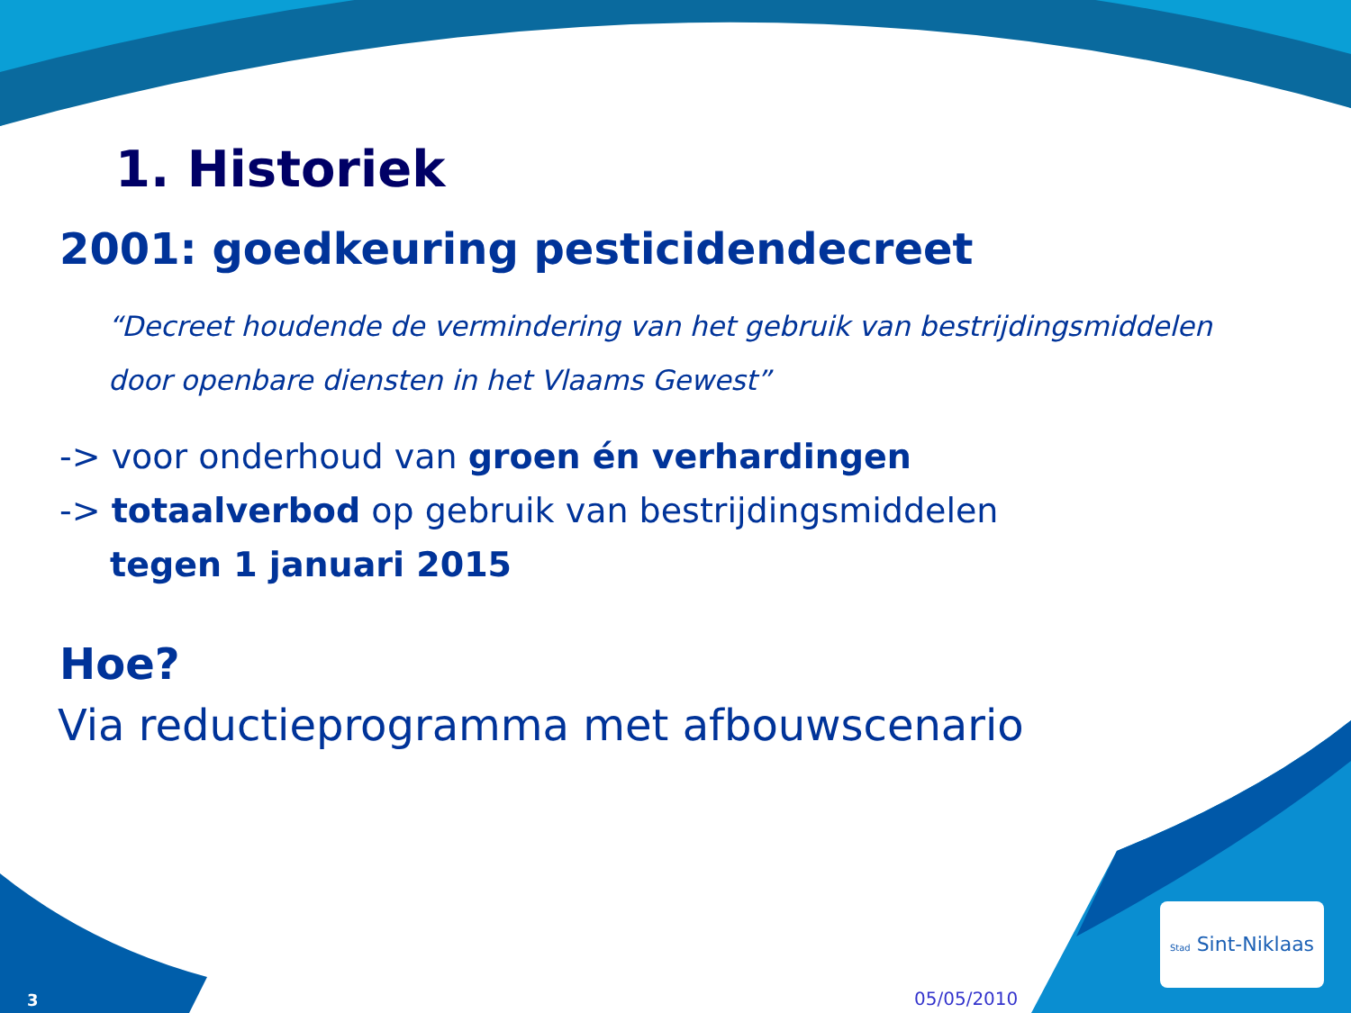1. Historiek
2001: goedkeuring pesticidendecreet
“Decreet houdende de vermindering van het gebruik van bestrijdingsmiddelen door openbare diensten in het Vlaams Gewest”
-> voor onderhoud van groen én verhardingen
-> totaalverbod op gebruik van bestrijdingsmiddelen
tegen 1 januari 2015
Hoe?
Via reductieprogramma met afbouwscenario
3 05/05/2010
Stad Sint-Niklaas